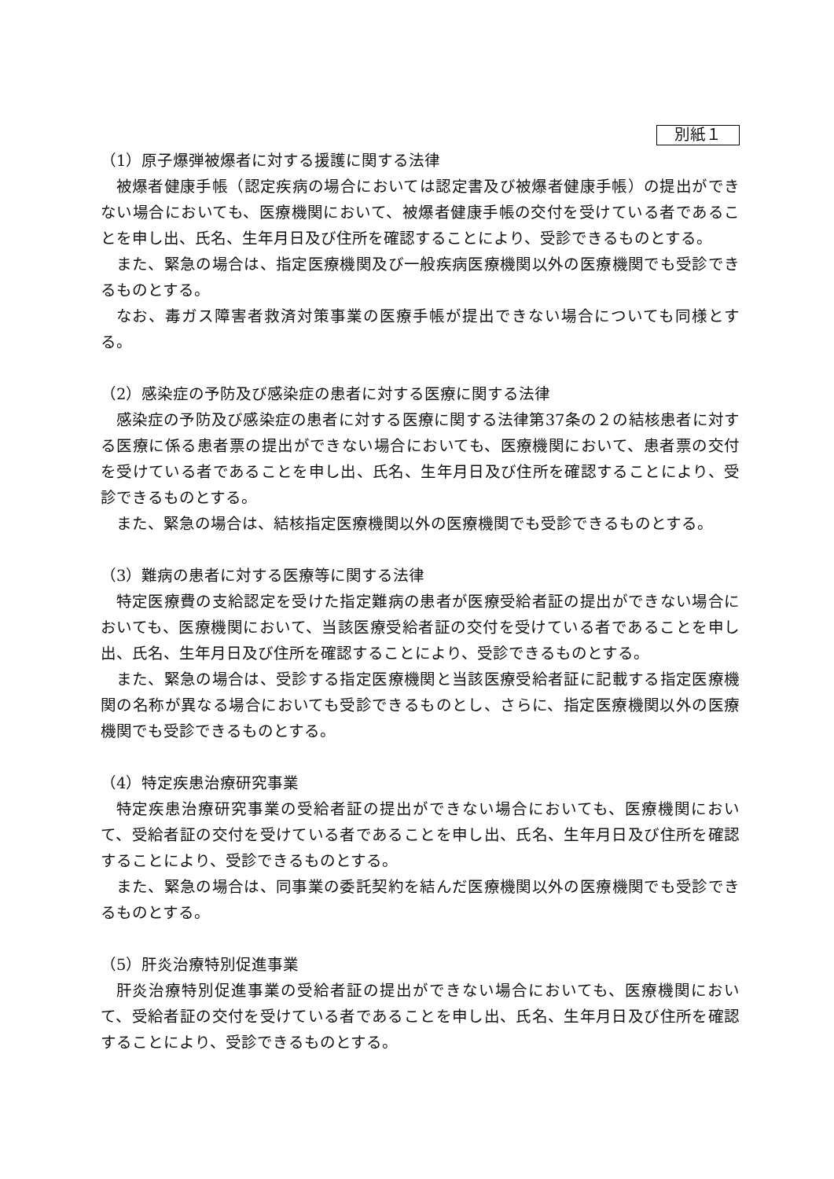別紙１
（1）原子爆弾被爆者に対する援護に関する法律
被爆者健康手帳（認定疾病の場合においては認定書及び被爆者健康手帳）の提出ができない場合においても、医療機関において、被爆者健康手帳の交付を受けている者であることを申し出、氏名、生年月日及び住所を確認することにより、受診できるものとする。
また、緊急の場合は、指定医療機関及び一般疾病医療機関以外の医療機関でも受診できるものとする。
なお、毒ガス障害者救済対策事業の医療手帳が提出できない場合についても同様とする。
（2）感染症の予防及び感染症の患者に対する医療に関する法律
感染症の予防及び感染症の患者に対する医療に関する法律第37条の２の結核患者に対する医療に係る患者票の提出ができない場合においても、医療機関において、患者票の交付を受けている者であることを申し出、氏名、生年月日及び住所を確認することにより、受診できるものとする。
また、緊急の場合は、結核指定医療機関以外の医療機関でも受診できるものとする。
（3）難病の患者に対する医療等に関する法律
特定医療費の支給認定を受けた指定難病の患者が医療受給者証の提出ができない場合においても、医療機関において、当該医療受給者証の交付を受けている者であることを申し出、氏名、生年月日及び住所を確認することにより、受診できるものとする。
また、緊急の場合は、受診する指定医療機関と当該医療受給者証に記載する指定医療機関の名称が異なる場合においても受診できるものとし、さらに、指定医療機関以外の医療機関でも受診できるものとする。
（4）特定疾患治療研究事業
特定疾患治療研究事業の受給者証の提出ができない場合においても、医療機関において、受給者証の交付を受けている者であることを申し出、氏名、生年月日及び住所を確認することにより、受診できるものとする。
また、緊急の場合は、同事業の委託契約を結んだ医療機関以外の医療機関でも受診できるものとする。
（5）肝炎治療特別促進事業
肝炎治療特別促進事業の受給者証の提出ができない場合においても、医療機関において、受給者証の交付を受けている者であることを申し出、氏名、生年月日及び住所を確認することにより、受診できるものとする。